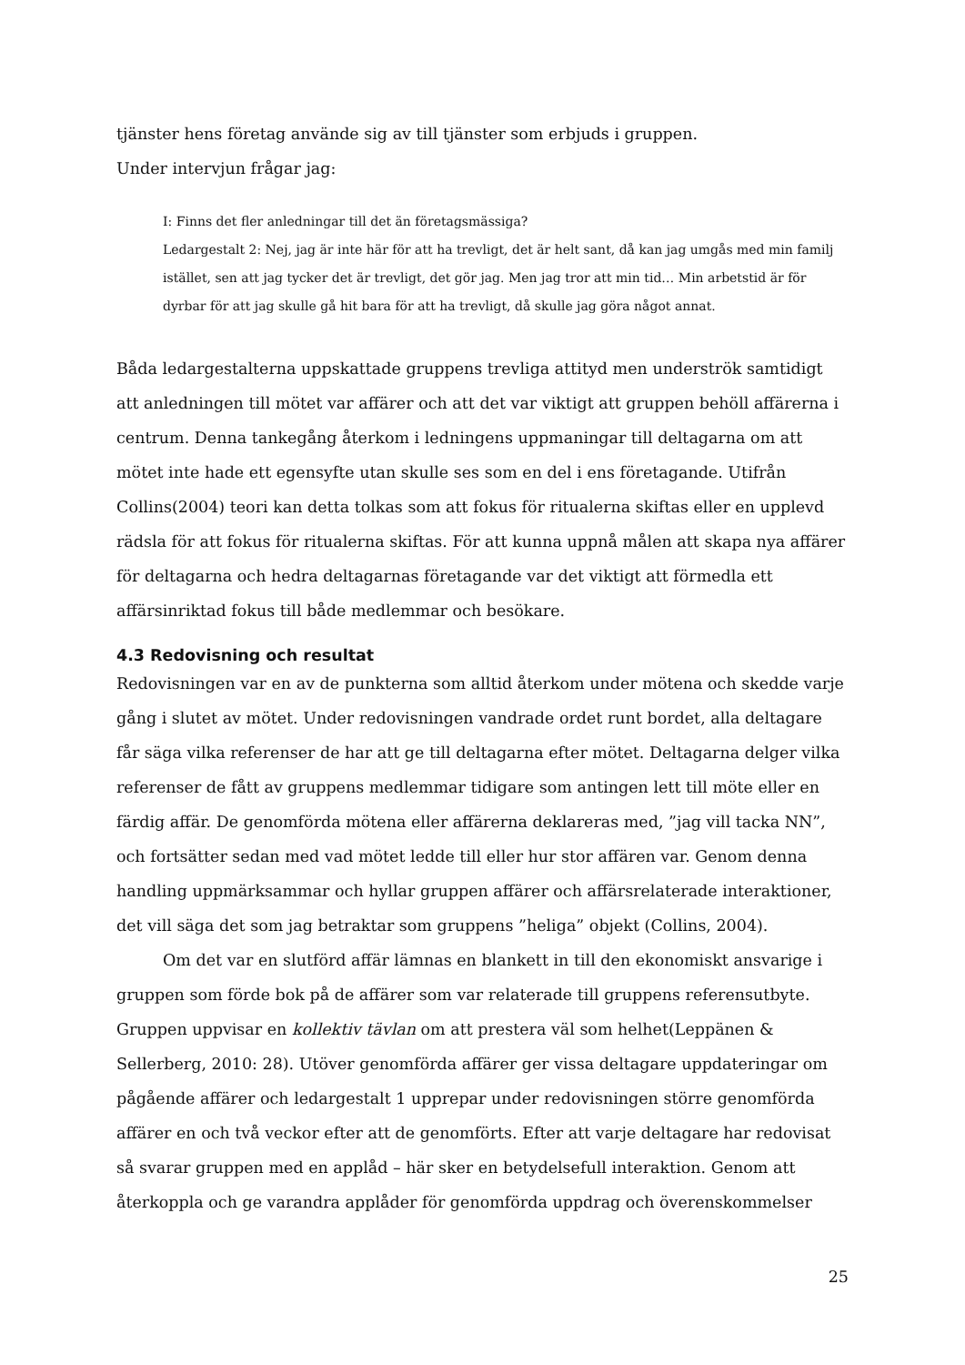tjänster hens företag använde sig av till tjänster som erbjuds i gruppen.
Under intervjun frågar jag:
I: Finns det fler anledningar till det än företagsmässiga?
Ledargestalt 2: Nej, jag är inte här för att ha trevligt, det är helt sant, då kan jag umgås med min familj istället, sen att jag tycker det är trevligt, det gör jag. Men jag tror att min tid… Min arbetstid är för dyrbar för att jag skulle gå hit bara för att ha trevligt, då skulle jag göra något annat.
Båda ledargestalterna uppskattade gruppens trevliga attityd men underströk samtidigt att anledningen till mötet var affärer och att det var viktigt att gruppen behöll affärerna i centrum. Denna tankegång återkom i ledningens uppmaningar till deltagarna om att mötet inte hade ett egensyfte utan skulle ses som en del i ens företagande. Utifrån Collins(2004) teori kan detta tolkas som att fokus för ritualerna skiftas eller en upplevd rädsla för att fokus för ritualerna skiftas. För att kunna uppnå målen att skapa nya affärer för deltagarna och hedra deltagarnas företagande var det viktigt att förmedla ett affärsinriktad fokus till både medlemmar och besökare.
4.3 Redovisning och resultat
Redovisningen var en av de punkterna som alltid återkom under mötena och skedde varje gång i slutet av mötet. Under redovisningen vandrade ordet runt bordet, alla deltagare får säga vilka referenser de har att ge till deltagarna efter mötet. Deltagarna delger vilka referenser de fått av gruppens medlemmar tidigare som antingen lett till möte eller en färdig affär. De genomförda mötena eller affärerna deklareras med, ”jag vill tacka NN”, och fortsätter sedan med vad mötet ledde till eller hur stor affären var. Genom denna handling uppmärksammar och hyllar gruppen affärer och affärsrelaterade interaktioner, det vill säga det som jag betraktar som gruppens ”heliga” objekt (Collins, 2004).
Om det var en slutförd affär lämnas en blankett in till den ekonomiskt ansvarige i gruppen som förde bok på de affärer som var relaterade till gruppens referensutbyte. Gruppen uppvisar en kollektiv tävlan om att prestera väl som helhet(Leppänen & Sellerberg, 2010: 28). Utöver genomförda affärer ger vissa deltagare uppdateringar om pågående affärer och ledargestalt 1 upprepar under redovisningen större genomförda affärer en och två veckor efter att de genomförts. Efter att varje deltagare har redovisat så svarar gruppen med en applåd – här sker en betydelsefull interaktion. Genom att återkoppla och ge varandra applåder för genomförda uppdrag och överenskommelser
25